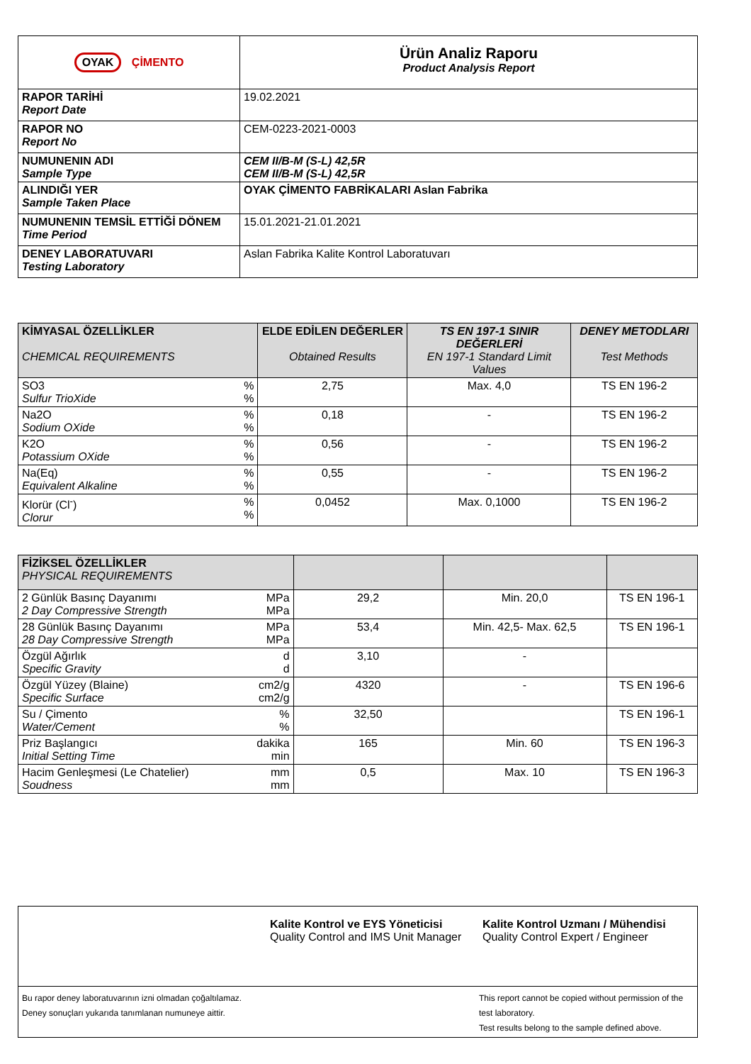| OYAK ÇİMENTO | Ürün Analiz Raporu Product Analysis Report |
| RAPOR TARİHİ Report Date | 19.02.2021 |
| RAPOR NO Report No | CEM-0223-2021-0003 |
| NUMUNENIN ADI Sample Type | CEM II/B-M (S-L) 42,5R CEM II/B-M (S-L) 42,5R |
| ALINDIĞI YER Sample Taken Place | OYAK ÇİMENTO FABRİKALARI Aslan Fabrika |
| NUMUNENIN TEMSİL ETTİĞİ DÖNEM Time Period | 15.01.2021-21.01.2021 |
| DENEY LABORATUVARI Testing Laboratory | Aslan Fabrika Kalite Kontrol Laboratuvarı |
| KİMYASAL ÖZELLİKLER CHEMICAL REQUIREMENTS | | ELDE EDİLEN DEĞERLER Obtained Results | TS EN 197-1 SINIR DEĞERLERİ EN 197-1 Standard Limit Values | DENEY METODLARI Test Methods |
| --- | --- | --- | --- | --- |
| SO3 Sulfur TrioXide | % % | 2,75 | Max. 4,0 | TS EN 196-2 |
| Na2O Sodium OXide | % % | 0,18 | - | TS EN 196-2 |
| K2O Potassium OXide | % % | 0,56 | - | TS EN 196-2 |
| Na(Eq) Equivalent Alkaline | % % | 0,55 | - | TS EN 196-2 |
| Klorür (Cl<sup>-</sup>) Clorur | % % | 0,0452 | Max. 0,1000 | TS EN 196-2 |
| FİZİKSEL ÖZELLİKLER PHYSICAL REQUIREMENTS | | | | |
| --- | --- | --- | --- | --- |
| 2 Günlük Basınç Dayanımı 2 Day Compressive Strength | MPa MPa | 29,2 | Min. 20,0 | TS EN 196-1 |
| 28 Günlük Basınç Dayanımı 28 Day Compressive Strength | MPa MPa | 53,4 | Min. 42,5- Max. 62,5 | TS EN 196-1 |
| Özgül Ağırlık Specific Gravity | d d | 3,10 | - | |
| Özgül Yüzey (Blaine) Specific Surface | cm2/g cm2/g | 4320 | - | TS EN 196-6 |
| Su / Çimento Water/Cement | % % | 32,50 | | TS EN 196-1 |
| Priz Başlangıcı Initial Setting Time | dakika min | 165 | Min. 60 | TS EN 196-3 |
| Hacim Genleşmesi (Le Chatelier) Soudness | mm mm | 0,5 | Max. 10 | TS EN 196-3 |
| | Kalite Kontrol ve EYS Yöneticisi Quality Control and IMS Unit Manager | Kalite Kontrol Uzmanı / Mühendisi Quality Control Expert / Engineer |
| Bu rapor deney laboratuvarının izni olmadan çoğaltılamaz. Deney sonuçları yukarıda tanımlanan numuneye aittir. | | This report cannot be copied without permission of the test laboratory. Test results belong to the sample defined above. |